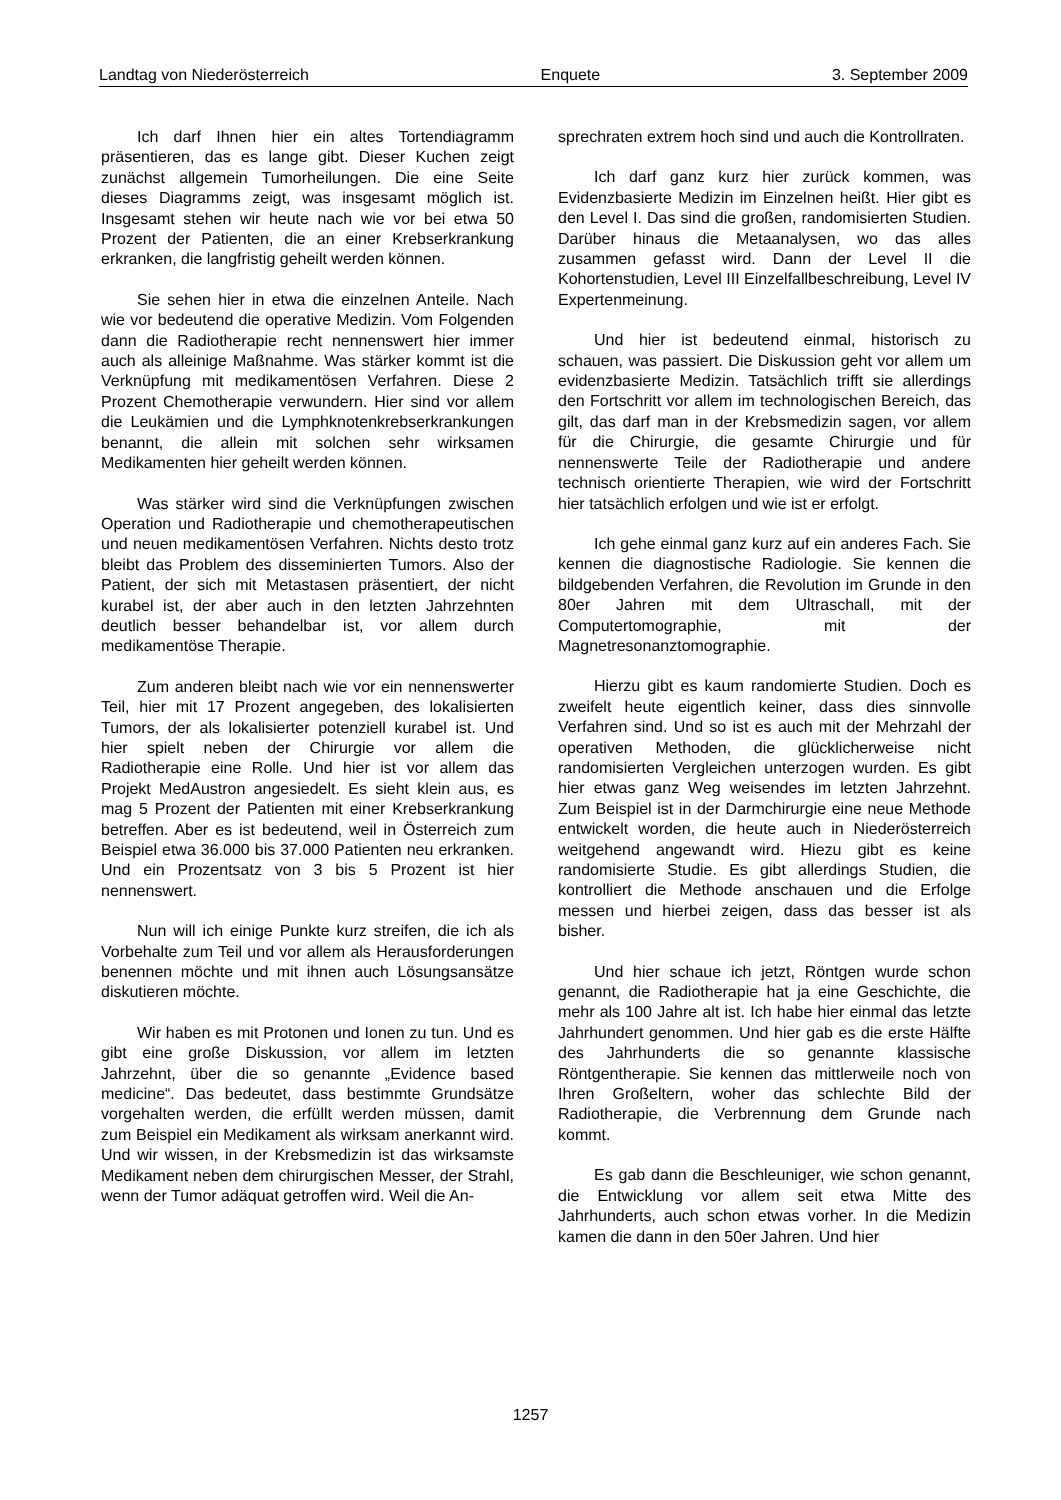Landtag von Niederösterreich Enquete 3. September 2009
Ich darf Ihnen hier ein altes Tortendiagramm präsentieren, das es lange gibt. Dieser Kuchen zeigt zunächst allgemein Tumorheilungen. Die eine Seite dieses Diagramms zeigt, was insgesamt möglich ist. Insgesamt stehen wir heute nach wie vor bei etwa 50 Prozent der Patienten, die an einer Krebserkrankung erkranken, die langfristig geheilt werden können.
Sie sehen hier in etwa die einzelnen Anteile. Nach wie vor bedeutend die operative Medizin. Vom Folgenden dann die Radiotherapie recht nennenswert hier immer auch als alleinige Maßnahme. Was stärker kommt ist die Verknüpfung mit medikamentösen Verfahren. Diese 2 Prozent Chemotherapie verwundern. Hier sind vor allem die Leukämien und die Lymphknotenkrebserkrankungen benannt, die allein mit solchen sehr wirksamen Medikamenten hier geheilt werden können.
Was stärker wird sind die Verknüpfungen zwischen Operation und Radiotherapie und chemotherapeutischen und neuen medikamentösen Verfahren. Nichts desto trotz bleibt das Problem des disseminierten Tumors. Also der Patient, der sich mit Metastasen präsentiert, der nicht kurabel ist, der aber auch in den letzten Jahrzehnten deutlich besser behandelbar ist, vor allem durch medikamentöse Therapie.
Zum anderen bleibt nach wie vor ein nennenswerter Teil, hier mit 17 Prozent angegeben, des lokalisierten Tumors, der als lokalisierter potenziell kurabel ist. Und hier spielt neben der Chirurgie vor allem die Radiotherapie eine Rolle. Und hier ist vor allem das Projekt MedAustron angesiedelt. Es sieht klein aus, es mag 5 Prozent der Patienten mit einer Krebserkrankung betreffen. Aber es ist bedeutend, weil in Österreich zum Beispiel etwa 36.000 bis 37.000 Patienten neu erkranken. Und ein Prozentsatz von 3 bis 5 Prozent ist hier nennenswert.
Nun will ich einige Punkte kurz streifen, die ich als Vorbehalte zum Teil und vor allem als Herausforderungen benennen möchte und mit ihnen auch Lösungsansätze diskutieren möchte.
Wir haben es mit Protonen und Ionen zu tun. Und es gibt eine große Diskussion, vor allem im letzten Jahrzehnt, über die so genannte „Evidence based medicine“. Das bedeutet, dass bestimmte Grundsätze vorgehalten werden, die erfüllt werden müssen, damit zum Beispiel ein Medikament als wirksam anerkannt wird. Und wir wissen, in der Krebsmedizin ist das wirksamste Medikament neben dem chirurgischen Messer, der Strahl, wenn der Tumor adäquat getroffen wird. Weil die An-
sprechraten extrem hoch sind und auch die Kontrollraten.
Ich darf ganz kurz hier zurück kommen, was Evidenzbasierte Medizin im Einzelnen heißt. Hier gibt es den Level I. Das sind die großen, randomisierten Studien. Darüber hinaus die Metaanalysen, wo das alles zusammen gefasst wird. Dann der Level II die Kohortenstudien, Level III Einzelfallbeschreibung, Level IV Expertenmeinung.
Und hier ist bedeutend einmal, historisch zu schauen, was passiert. Die Diskussion geht vor allem um evidenzbasierte Medizin. Tatsächlich trifft sie allerdings den Fortschritt vor allem im technologischen Bereich, das gilt, das darf man in der Krebsmedizin sagen, vor allem für die Chirurgie, die gesamte Chirurgie und für nennenswerte Teile der Radiotherapie und andere technisch orientierte Therapien, wie wird der Fortschritt hier tatsächlich erfolgen und wie ist er erfolgt.
Ich gehe einmal ganz kurz auf ein anderes Fach. Sie kennen die diagnostische Radiologie. Sie kennen die bildgebenden Verfahren, die Revolution im Grunde in den 80er Jahren mit dem Ultraschall, mit der Computertomographie, mit der Magnetresonanztomographie.
Hierzu gibt es kaum randomierte Studien. Doch es zweifelt heute eigentlich keiner, dass dies sinnvolle Verfahren sind. Und so ist es auch mit der Mehrzahl der operativen Methoden, die glücklicherweise nicht randomisierten Vergleichen unterzogen wurden. Es gibt hier etwas ganz Weg weisendes im letzten Jahrzehnt. Zum Beispiel ist in der Darmchirurgie eine neue Methode entwickelt worden, die heute auch in Niederösterreich weitgehend angewandt wird. Hiezu gibt es keine randomisierte Studie. Es gibt allerdings Studien, die kontrolliert die Methode anschauen und die Erfolge messen und hierbei zeigen, dass das besser ist als bisher.
Und hier schaue ich jetzt, Röntgen wurde schon genannt, die Radiotherapie hat ja eine Geschichte, die mehr als 100 Jahre alt ist. Ich habe hier einmal das letzte Jahrhundert genommen. Und hier gab es die erste Hälfte des Jahrhunderts die so genannte klassische Röntgentherapie. Sie kennen das mittlerweile noch von Ihren Großeltern, woher das schlechte Bild der Radiotherapie, die Verbrennung dem Grunde nach kommt.
Es gab dann die Beschleuniger, wie schon genannt, die Entwicklung vor allem seit etwa Mitte des Jahrhunderts, auch schon etwas vorher. In die Medizin kamen die dann in den 50er Jahren. Und hier
1257